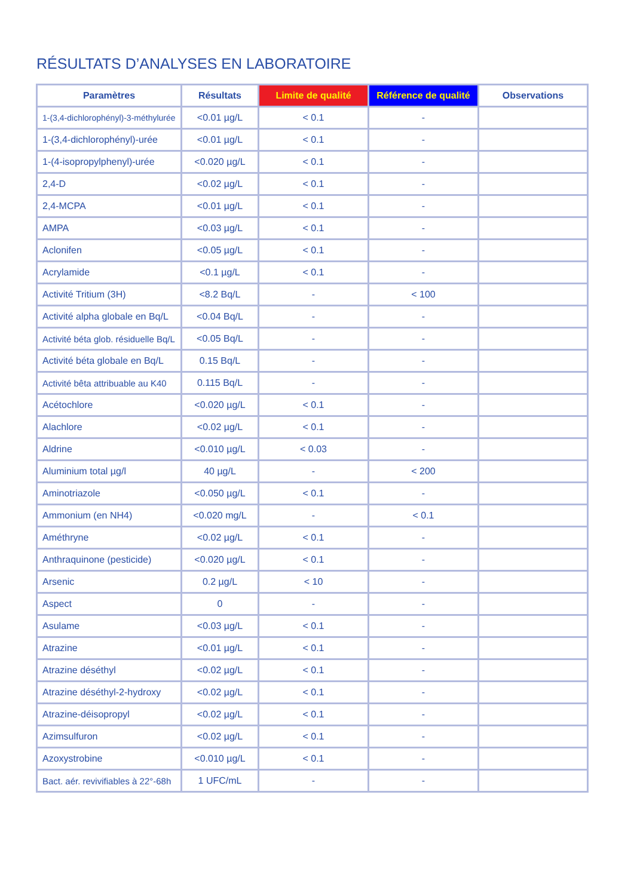RÉSULTATS D’ANALYSES EN LABORATOIRE
| Paramètres | Résultats | Limite de qualité | Référence de qualité | Observations |
| --- | --- | --- | --- | --- |
| 1-(3,4-dichlorophényl)-3-méthylurée | <0.01 µg/L | < 0.1 | - | |
| 1-(3,4-dichlorophényl)-urée | <0.01 µg/L | < 0.1 | - | |
| 1-(4-isopropylphenyl)-urée | <0.020 µg/L | < 0.1 | - | |
| 2,4-D | <0.02 µg/L | < 0.1 | - | |
| 2,4-MCPA | <0.01 µg/L | < 0.1 | - | |
| AMPA | <0.03 µg/L | < 0.1 | - | |
| Aclonifen | <0.05 µg/L | < 0.1 | - | |
| Acrylamide | <0.1 µg/L | < 0.1 | - | |
| Activité Tritium (3H) | <8.2 Bq/L | - | < 100 | |
| Activité alpha globale en Bq/L | <0.04 Bq/L | - | - | |
| Activité béta glob. résiduelle Bq/L | <0.05 Bq/L | - | - | |
| Activité béta globale en Bq/L | 0.15 Bq/L | - | - | |
| Activité bêta attribuable au K40 | 0.115 Bq/L | - | - | |
| Acétochlore | <0.020 µg/L | < 0.1 | - | |
| Alachlore | <0.02 µg/L | < 0.1 | - | |
| Aldrine | <0.010 µg/L | < 0.03 | - | |
| Aluminium total µg/l | 40 µg/L | - | < 200 | |
| Aminotriazole | <0.050 µg/L | < 0.1 | - | |
| Ammonium (en NH4) | <0.020 mg/L | - | < 0.1 | |
| Améthryne | <0.02 µg/L | < 0.1 | - | |
| Anthraquinone (pesticide) | <0.020 µg/L | < 0.1 | - | |
| Arsenic | 0.2 µg/L | < 10 | - | |
| Aspect | 0 | - | - | |
| Asulame | <0.03 µg/L | < 0.1 | - | |
| Atrazine | <0.01 µg/L | < 0.1 | - | |
| Atrazine déséthyl | <0.02 µg/L | < 0.1 | - | |
| Atrazine déséthyl-2-hydroxy | <0.02 µg/L | < 0.1 | - | |
| Atrazine-déisopropyl | <0.02 µg/L | < 0.1 | - | |
| Azimsulfuron | <0.02 µg/L | < 0.1 | - | |
| Azoxystrobine | <0.010 µg/L | < 0.1 | - | |
| Bact. aér. revivifiables à 22°-68h | 1 UFC/mL | - | - | |